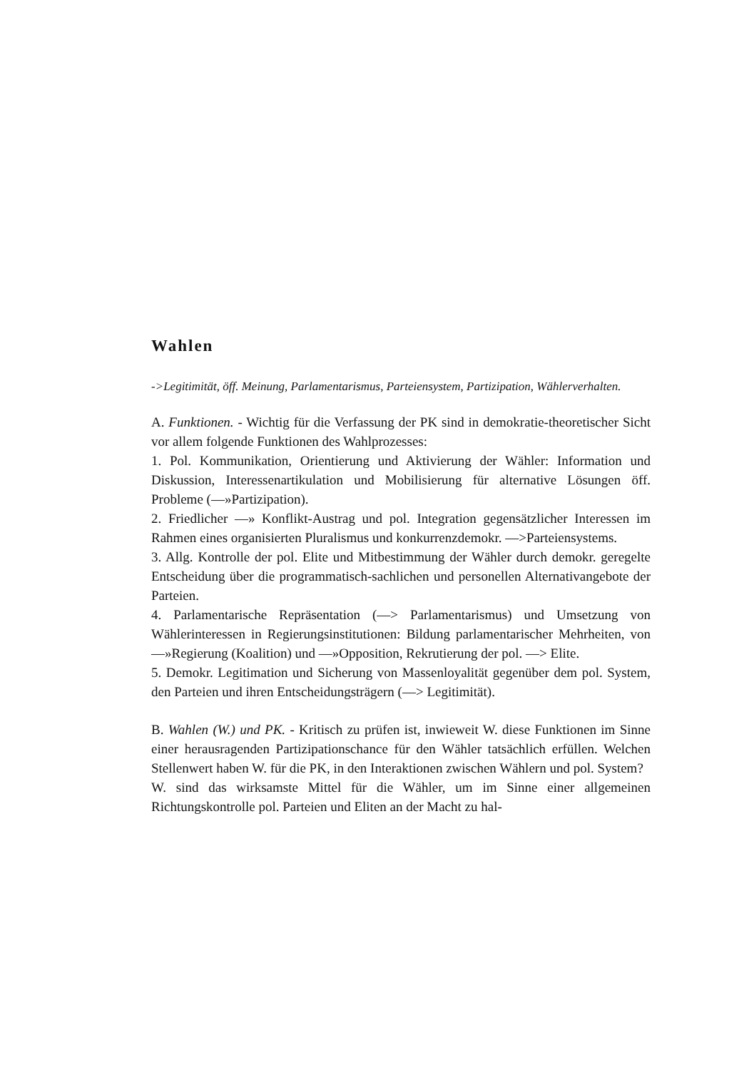Wahlen
->Legitimität, öff. Meinung, Parlamentarismus, Parteiensystem, Partizipation, Wählerverhalten.
A. Funktionen. - Wichtig für die Verfassung der PK sind in demokratie-theoretischer Sicht vor allem folgende Funktionen des Wahlprozesses:
1. Pol. Kommunikation, Orientierung und Aktivierung der Wähler: Information und Diskussion, Interessenartikulation und Mobilisierung für alternative Lösungen öff. Probleme (—»Partizipation).
2. Friedlicher —» Konflikt-Austrag und pol. Integration gegensätzlicher Interessen im Rahmen eines organisierten Pluralismus und konkurrenzdemokr. —>Parteiensystems.
3. Allg. Kontrolle der pol. Elite und Mitbestimmung der Wähler durch demokr. geregelte Entscheidung über die programmatisch-sachlichen und personellen Alternativangebote der Parteien.
4. Parlamentarische Repräsentation (—> Parlamentarismus) und Umsetzung von Wählerinteressen in Regierungsinstitutionen: Bildung parlamentarischer Mehrheiten, von —»Regierung (Koalition) und —»Opposition, Rekrutierung der pol. —> Elite.
5. Demokr. Legitimation und Sicherung von Massenloyalität gegenüber dem pol. System, den Parteien und ihren Entscheidungsträgern (—> Legitimität).
B. Wahlen (W.) und PK. - Kritisch zu prüfen ist, inwieweit W. diese Funktionen im Sinne einer herausragenden Partizipationschance für den Wähler tatsächlich erfüllen. Welchen Stellenwert haben W. für die PK, in den Interaktionen zwischen Wählern und pol. System?
W. sind das wirksamste Mittel für die Wähler, um im Sinne einer allgemeinen Richtungskontrolle pol. Parteien und Eliten an der Macht zu hal-